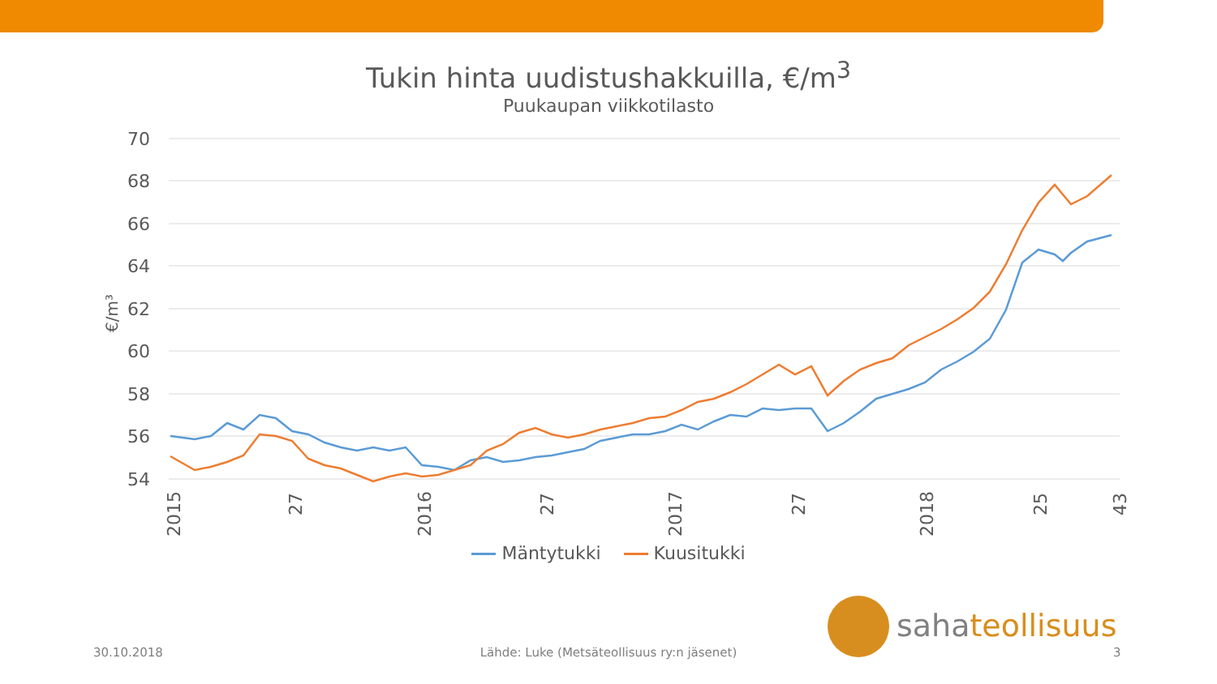Tukin hinta uudistushakkuilla, €/m<sup>3</sup>
Puukaupan viikkotilasto
70
68
66
64
62
60
58
56
54
€/m³
2015
27
2016
27
2017
27
2018
25
43
Mäntytukki Kuusitukki
sahateollisuus
30.10.2018
Lähde: Luke (Metsäteollisuus ry:n jäsenet) 3